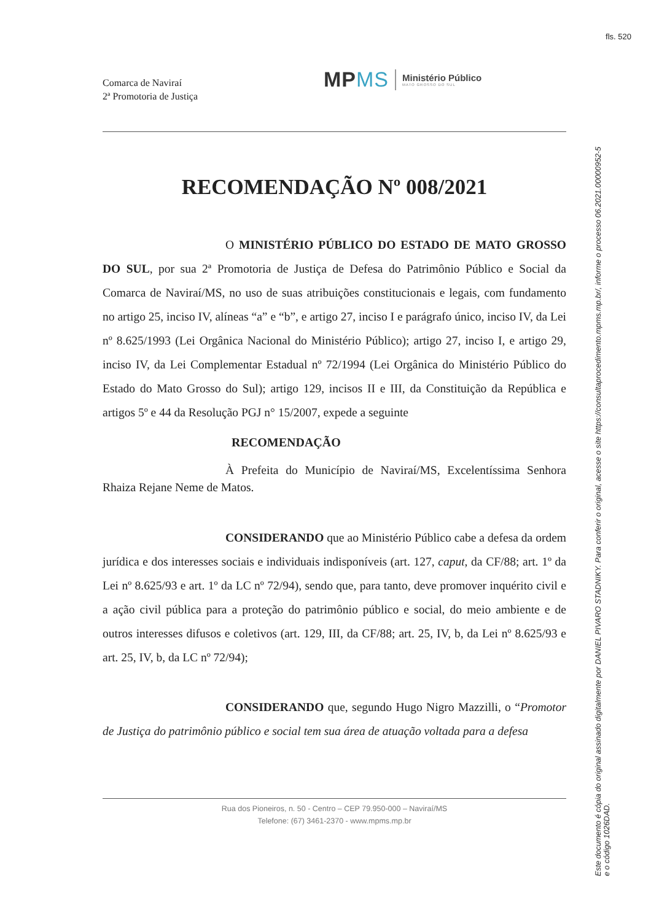Comarca de Naviraí
2ª Promotoria de Justiça
MPMS
Ministério Público
MATO GROSSO DO SUL
RECOMENDAÇÃO Nº 008/2021
O MINISTÉRIO PÚBLICO DO ESTADO DE MATO GROSSO DO SUL, por sua 2ª Promotoria de Justiça de Defesa do Patrimônio Público e Social da Comarca de Naviraí/MS, no uso de suas atribuições constitucionais e legais, com fundamento no artigo 25, inciso IV, alíneas “a” e “b”, e artigo 27, inciso I e parágrafo único, inciso IV, da Lei nº 8.625/1993 (Lei Orgânica Nacional do Ministério Público); artigo 27, inciso I, e artigo 29, inciso IV, da Lei Complementar Estadual nº 72/1994 (Lei Orgânica do Ministério Público do Estado do Mato Grosso do Sul); artigo 129, incisos II e III, da Constituição da República e artigos 5º e 44 da Resolução PGJ n° 15/2007, expede a seguinte
RECOMENDAÇÃO
À Prefeita do Município de Naviraí/MS, Excelentíssima Senhora Rhaiza Rejane Neme de Matos.
CONSIDERANDO que ao Ministério Público cabe a defesa da ordem jurídica e dos interesses sociais e individuais indisponíveis (art. 127, caput, da CF/88; art. 1º da Lei nº 8.625/93 e art. 1º da LC nº 72/94), sendo que, para tanto, deve promover inquérito civil e a ação civil pública para a proteção do patrimônio público e social, do meio ambiente e de outros interesses difusos e coletivos (art. 129, III, da CF/88; art. 25, IV, b, da Lei nº 8.625/93 e art. 25, IV, b, da LC nº 72/94);
CONSIDERANDO que, segundo Hugo Nigro Mazzilli, o “Promotor de Justiça do patrimônio público e social tem sua área de atuação voltada para a defesa
Rua dos Pioneiros, n. 50 - Centro – CEP 79.950-000 – Naviraí/MS
Telefone: (67) 3461-2370 - www.mpms.mp.br
fls. 520
Este documento é cópia do original assinado digitalmente por DANIEL PIVARO STADNIKY. Para conferir o original, acesse o site https://consultaprocedimento.mpms.mp.br/, informe o processo 06.2021.00000952-5 e o código 1026DAD.